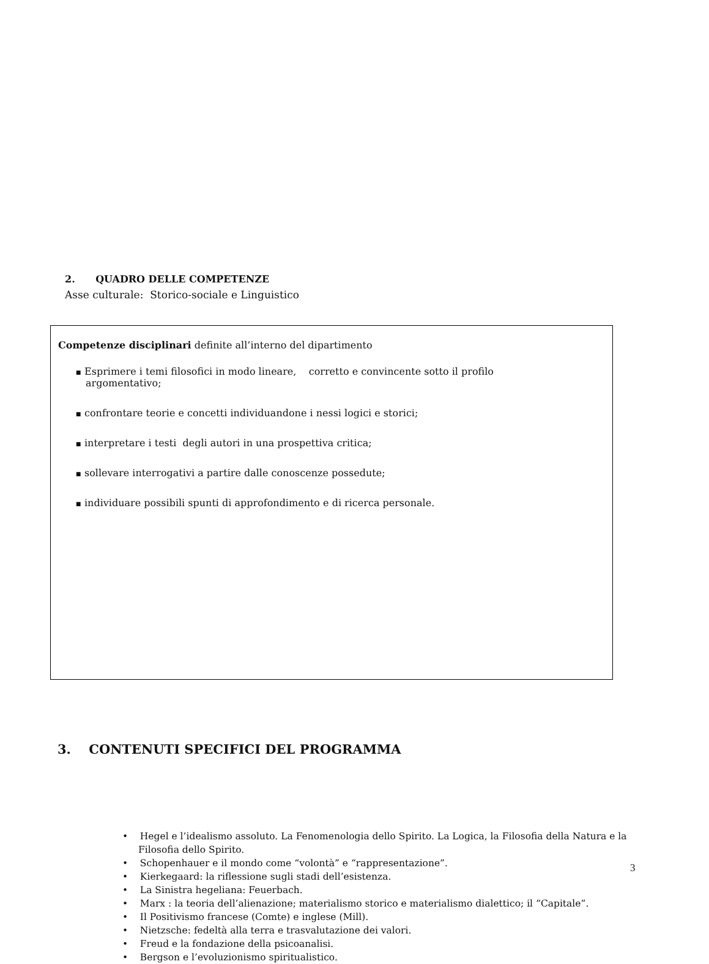2. QUADRO DELLE COMPETENZE
Asse culturale: Storico-sociale e Linguistico
Competenze disciplinari definite all’interno del dipartimento
■ Esprimere i temi filosofici in modo lineare, corretto e convincente sotto il profilo argomentativo;
■ confrontare teorie e concetti individuandone i nessi logici e storici;
■ interpretare i testi degli autori in una prospettiva critica;
■ sollevare interrogativi a partire dalle conoscenze possedute;
■ individuare possibili spunti di approfondimento e di ricerca personale.
3. CONTENUTI SPECIFICI DEL PROGRAMMA
• Hegel e l’idealismo assoluto. La Fenomenologia dello Spirito. La Logica, la Filosofia della Natura e la Filosofia dello Spirito.
• Schopenhauer e il mondo come “volontà” e “rappresentazione”.
• Kierkegaard: la riflessione sugli stadi dell’esistenza.
• La Sinistra hegeliana: Feuerbach.
• Marx : la teoria dell’alienazione; materialismo storico e materialismo dialettico; il “Capitale”.
• Il Positivismo francese (Comte) e inglese (Mill).
• Nietzsche: fedeltà alla terra e trasvalutazione dei valori.
• Freud e la fondazione della psicoanalisi.
• Bergson e l’evoluzionismo spiritualistico.
3